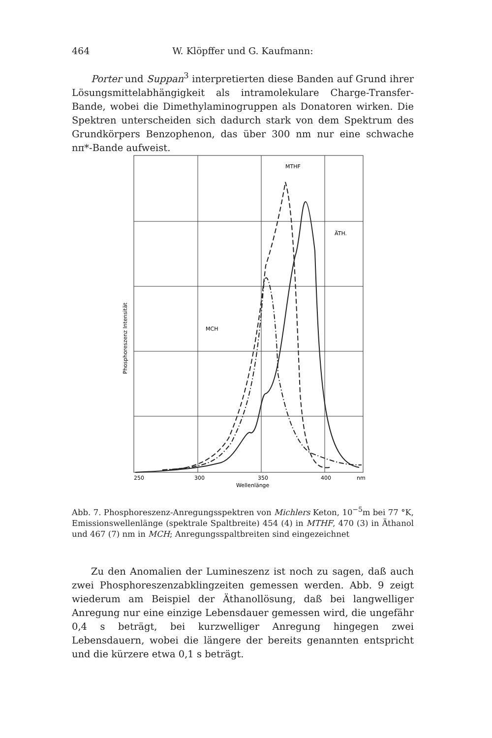464 W. Klöpffer und G. Kaufmann:
  Porter und Suppan<sup>3</sup> interpretierten diese Banden auf Grund ihrer Lösungsmittelabhängigkeit als intramolekulare Charge-Transfer-Bande, wobei die Dimethylaminogruppen als Donatoren wirken. Die Spektren unterscheiden sich dadurch stark von dem Spektrum des Grundkörpers Benzophenon, das über 300 nm nur eine schwache nπ*-Bande aufweist.
MTHF
ÄTH.
MCH
250
300
350
400
nm
Wellenlänge
Phosphoreszenz Intensität
Abb. 7. Phosphoreszenz-Anregungsspektren von Michlers Keton, 10<sup>−5</sup>m bei 77 °K, Emissionswellenlänge (spektrale Spaltbreite) 454 (4) in MTHF, 470 (3) in Äthanol und 467 (7) nm in MCH; Anregungsspaltbreiten sind eingezeichnet
  Zu den Anomalien der Lumineszenz ist noch zu sagen, daß auch zwei Phosphoreszenzabklingzeiten gemessen werden. Abb. 9 zeigt wiederum am Beispiel der Äthanollösung, daß bei langwelliger Anregung nur eine einzige Lebensdauer gemessen wird, die ungefähr 0,4 s beträgt, bei kurzwelliger Anregung hingegen zwei Lebensdauern, wobei die längere der bereits genannten entspricht und die kürzere etwa 0,1 s beträgt.